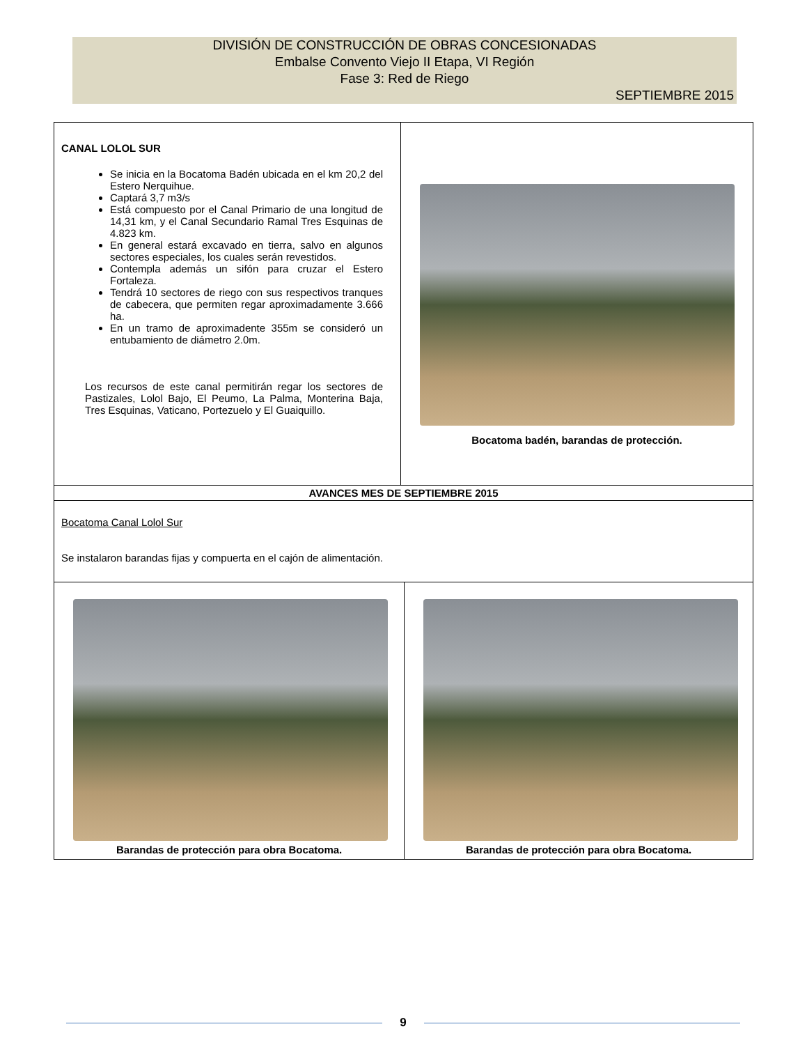DIVISIÓN DE CONSTRUCCIÓN DE OBRAS CONCESIONADAS
Embalse Convento Viejo II Etapa, VI Región
Fase 3: Red de Riego
SEPTIEMBRE 2015
| CANAL LOLOL SUR Se inicia en la Bocatoma Badén ubicada en el km 20,2 del Estero Nerquihue. Captará 3,7 m3/s Está compuesto por el Canal Primario de una longitud de 14,31 km, y el Canal Secundario Ramal Tres Esquinas de 4.823 km. En general estará excavado en tierra, salvo en algunos sectores especiales, los cuales serán revestidos. Contempla además un sifón para cruzar el Estero Fortaleza. Tendrá 10 sectores de riego con sus respectivos tranques de cabecera, que permiten regar aproximadamente 3.666 ha. En un tramo de aproximadente 355m se consideró un entubamiento de diámetro 2.0m. Los recursos de este canal permitirán regar los sectores de Pastizales, Lolol Bajo, El Peumo, La Palma, Monterina Baja, Tres Esquinas, Vaticano, Portezuelo y El Guaiquillo. | Bocatoma badén, barandas de protección. | |
| AVANCES MES DE SEPTIEMBRE 2015 | | |
| Bocatoma Canal Lolol Sur Se instalaron barandas fijas y compuerta en el cajón de alimentación. | | |
| Barandas de protección para obra Bocatoma. | | Barandas de protección para obra Bocatoma. |
9